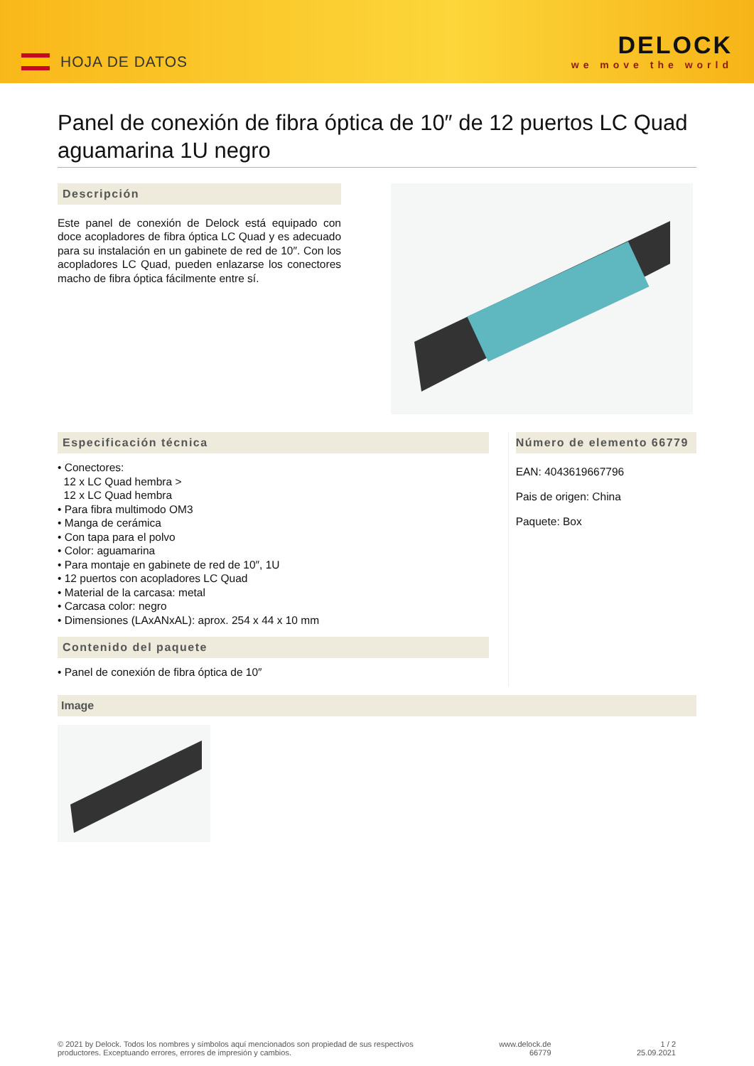HOJA DE DATOS
DELOCK
we move the world
Panel de conexión de fibra óptica de 10″ de 12 puertos LC Quad aguamarina 1U negro
Descripción
Este panel de conexión de Delock está equipado con doce acopladores de fibra óptica LC Quad y es adecuado para su instalación en un gabinete de red de 10″. Con los acopladores LC Quad, pueden enlazarse los conectores macho de fibra óptica fácilmente entre sí.
Especificación técnica
• Conectores:
12 x LC Quad hembra >
12 x LC Quad hembra
• Para fibra multimodo OM3
• Manga de cerámica
• Con tapa para el polvo
• Color: aguamarina
• Para montaje en gabinete de red de 10″, 1U
• 12 puertos con acopladores LC Quad
• Material de la carcasa: metal
• Carcasa color: negro
• Dimensiones (LAxANxAL): aprox. 254 x 44 x 10 mm
Contenido del paquete
• Panel de conexión de fibra óptica de 10″
Número de elemento 66779
EAN: 4043619667796
Pais de origen: China
Paquete: Box
Image
© 2021 by Delock. Todos los nombres y símbolos aquí mencionados son propiedad de sus respectivos
productores. Exceptuando errores, errores de impresión y cambios.
www.delock.de
66779
1 / 2
25.09.2021